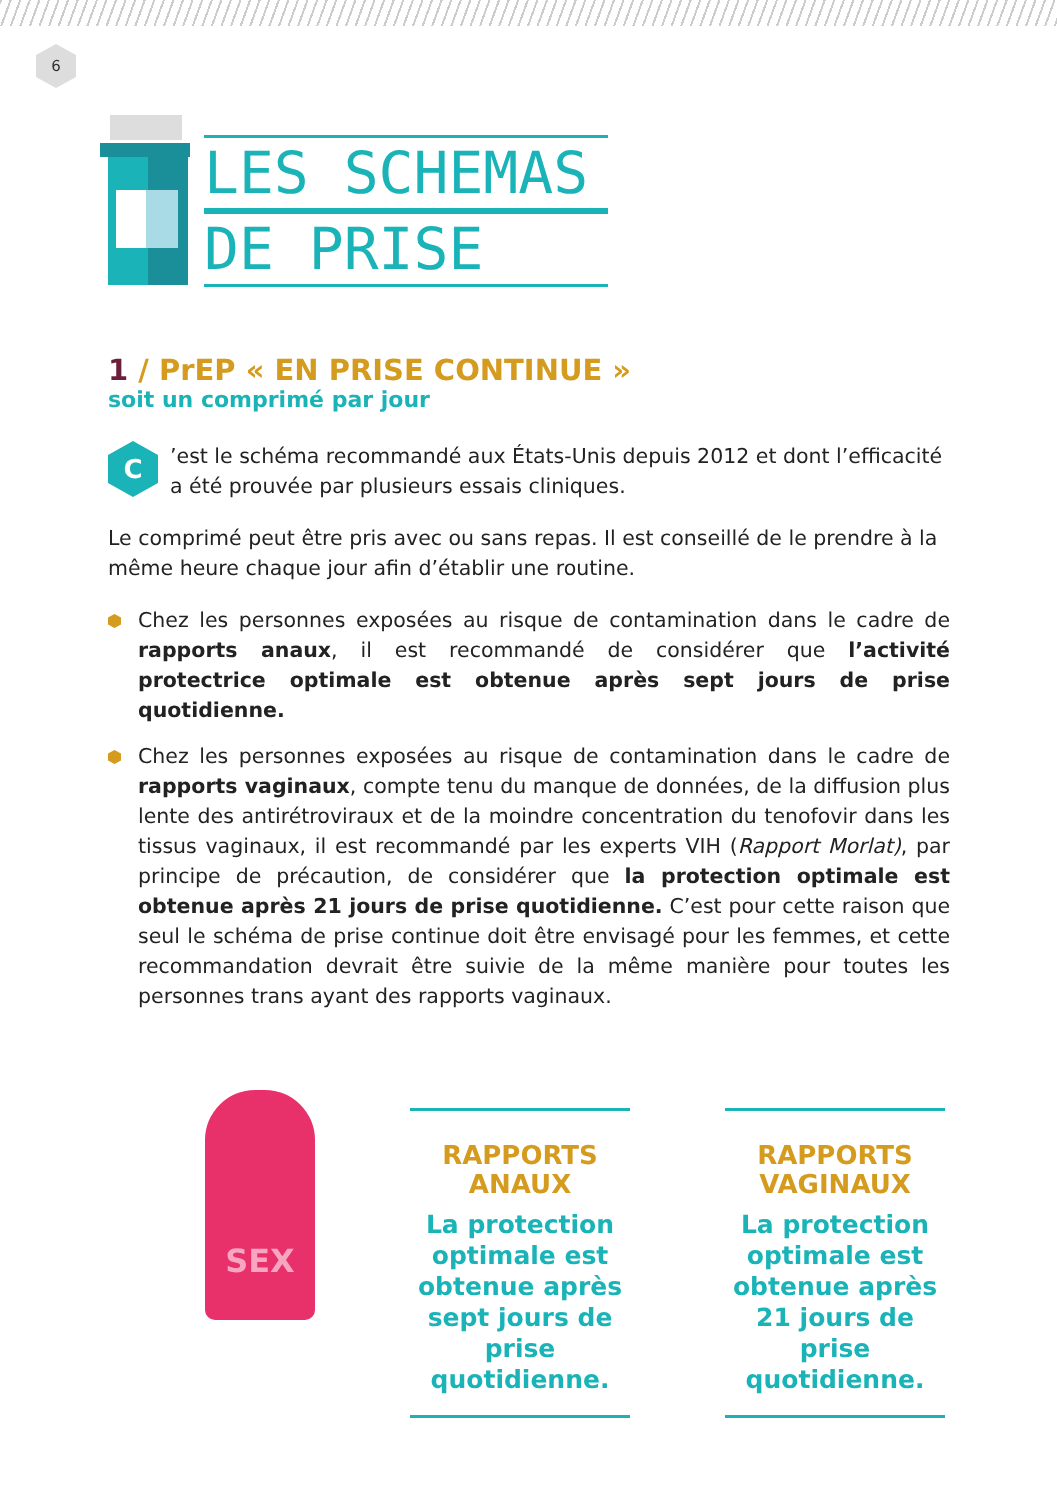6
LES SCHEMAS
DE PRISE
1 / PrEP « EN PRISE CONTINUE »
soit un comprimé par jour
C
’est le schéma recommandé aux États-Unis depuis 2012 et dont l’efficacité a été prouvée par plusieurs essais cliniques.
Le comprimé peut être pris avec ou sans repas. Il est conseillé de le prendre à la même heure chaque jour afin d’établir une routine.
Chez les personnes exposées au risque de contamination dans le cadre de rapports anaux, il est recommandé de considérer que l’activité protectrice optimale est obtenue après sept jours de prise quotidienne.
Chez les personnes exposées au risque de contamination dans le cadre de rapports vaginaux, compte tenu du manque de données, de la diffusion plus lente des antirétroviraux et de la moindre concentration du tenofovir dans les tissus vaginaux, il est recommandé par les experts VIH (Rapport Morlat), par principe de précaution, de considérer que la protection optimale est obtenue après 21 jours de prise quotidienne. C’est pour cette raison que seul le schéma de prise continue doit être envisagé pour les femmes, et cette recommandation devrait être suivie de la même manière pour toutes les personnes trans ayant des rapports vaginaux.
SEX
RAPPORTS
ANAUX
La protection optimale est obtenue après sept jours de prise quotidienne.
RAPPORTS
VAGINAUX
La protection optimale est obtenue après 21 jours de prise quotidienne.